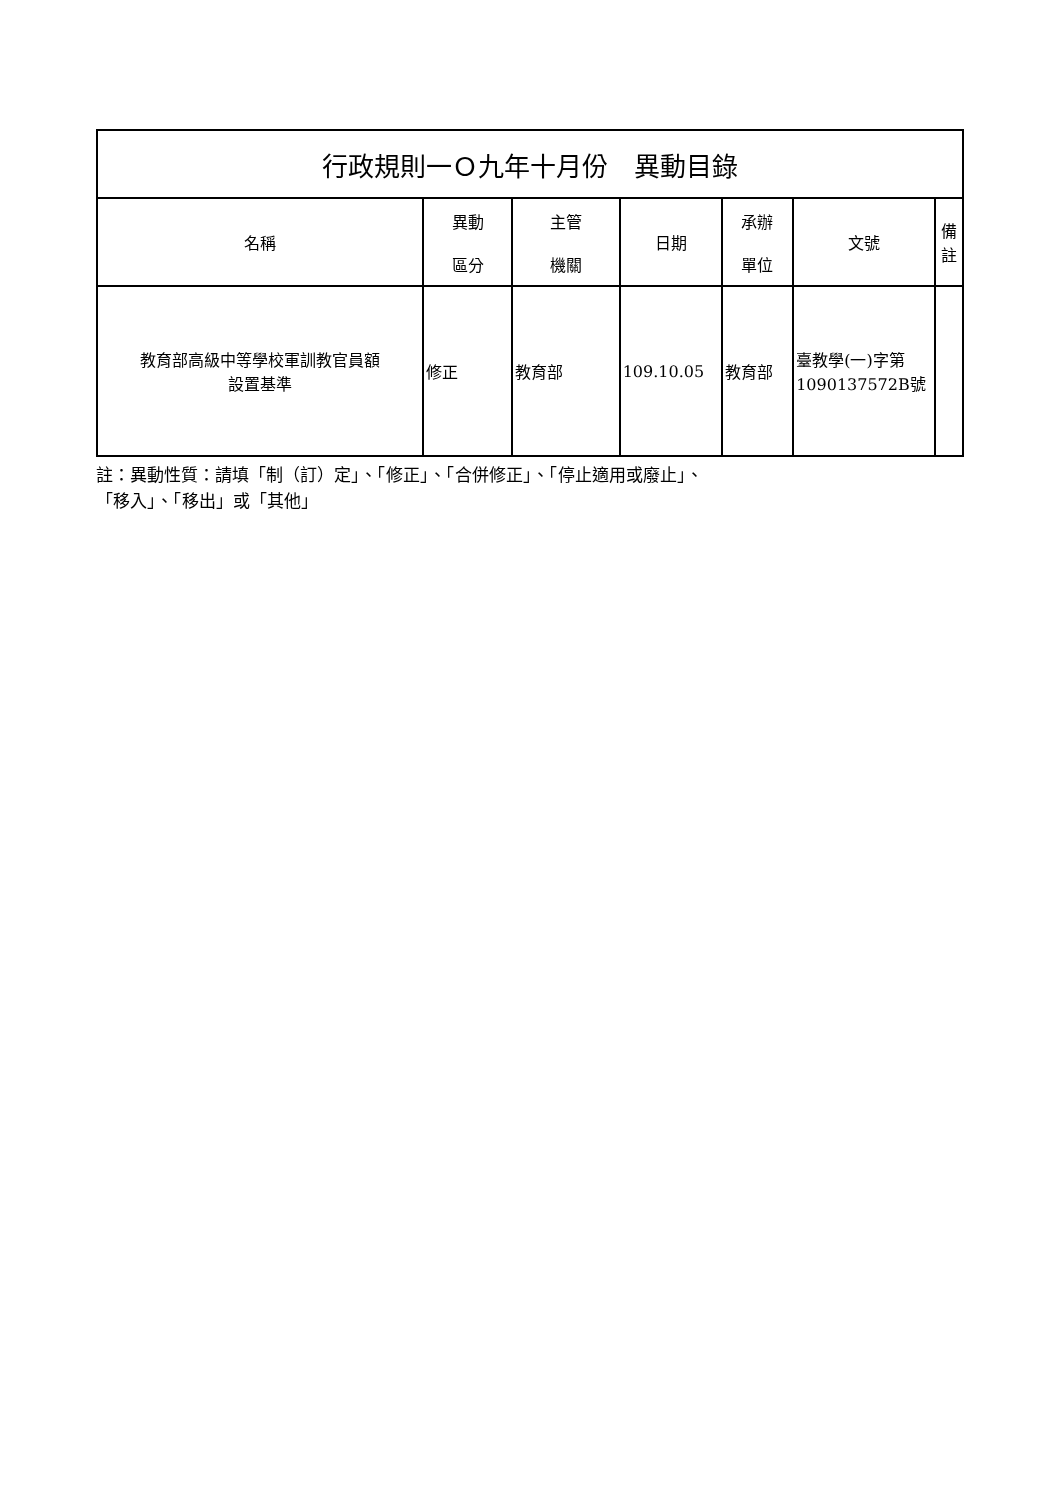| 行政規則一Ｏ九年十月份 異動目錄 | | | | | | |
| 名稱 | 異動 區分 | 主管 機關 | 日期 | 承辦 單位 | 文號 | 備 註 |
| 教育部高級中等學校軍訓教官員額 設置基準 | 修正 | 教育部 | 109.10.05 | 教育部 | 臺教學(一)字第1090137572B號 | |
註：異動性質：請填「制（訂）定」、「修正」、「合併修正」、「停止適用或廢止」、
「移入」、「移出」或「其他」